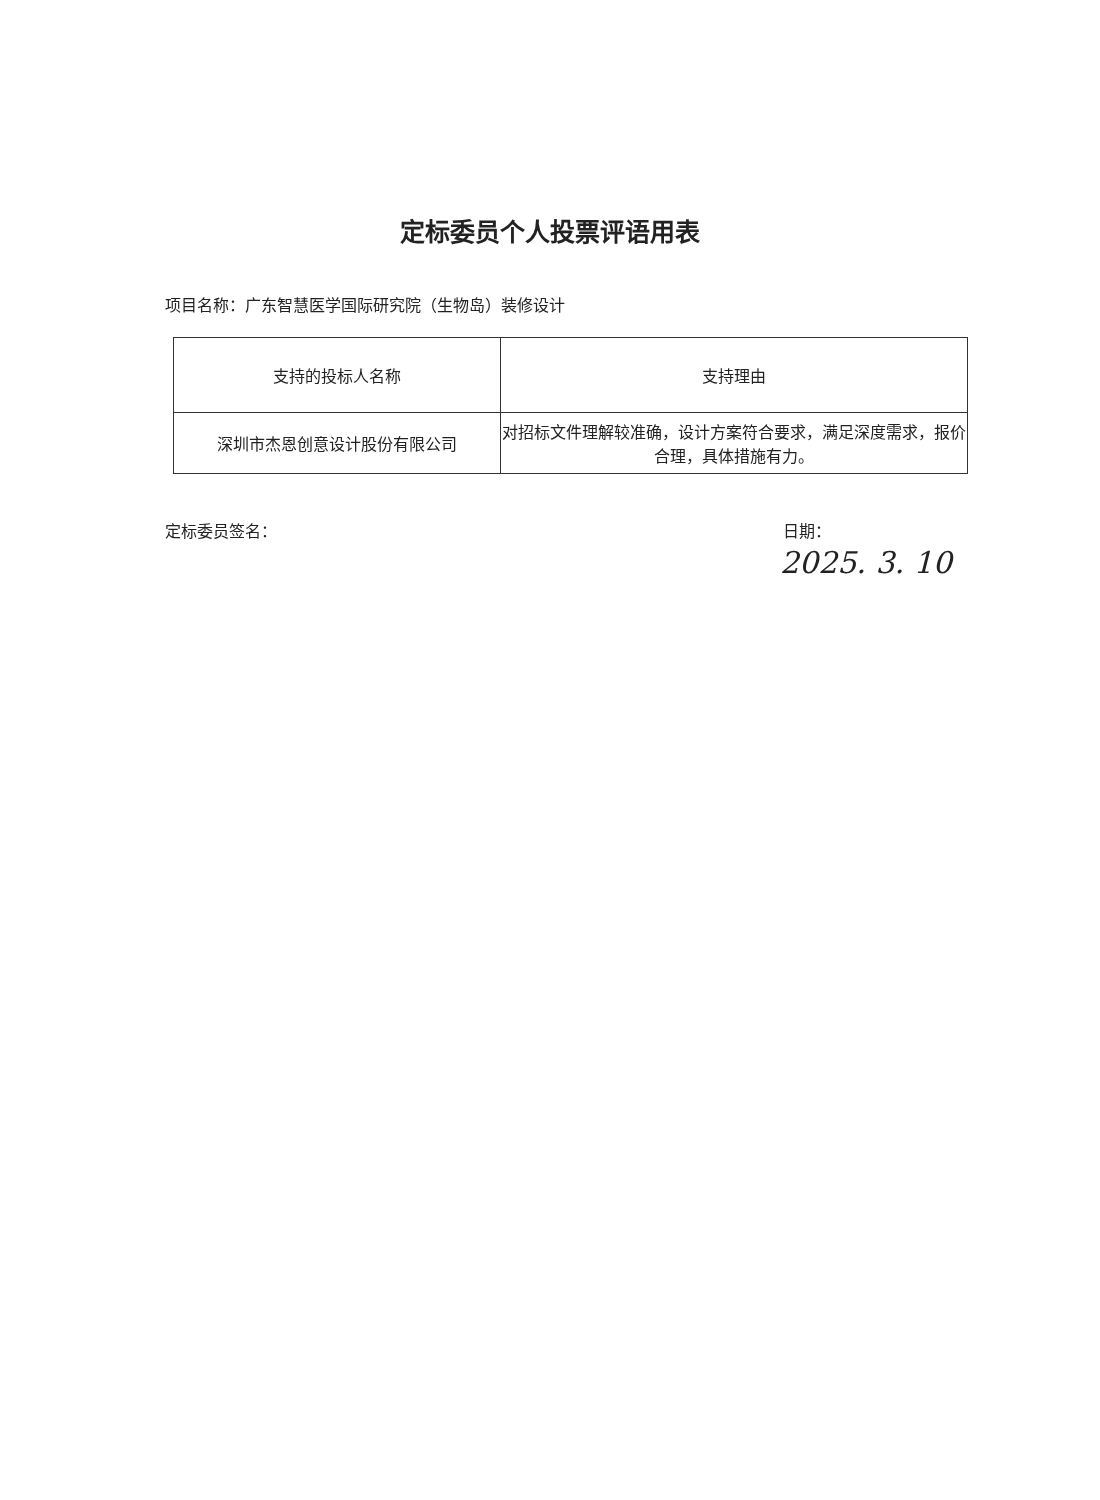定标委员个人投票评语用表
项目名称：广东智慧医学国际研究院（生物岛）装修设计
| 支持的投标人名称 | 支持理由 |
| --- | --- |
| 深圳市杰恩创意设计股份有限公司 | 对招标文件理解较准确，设计方案符合要求，满足深度需求，报价合理，具体措施有力。 |
定标委员签名： 日期：
2025. 3. 10